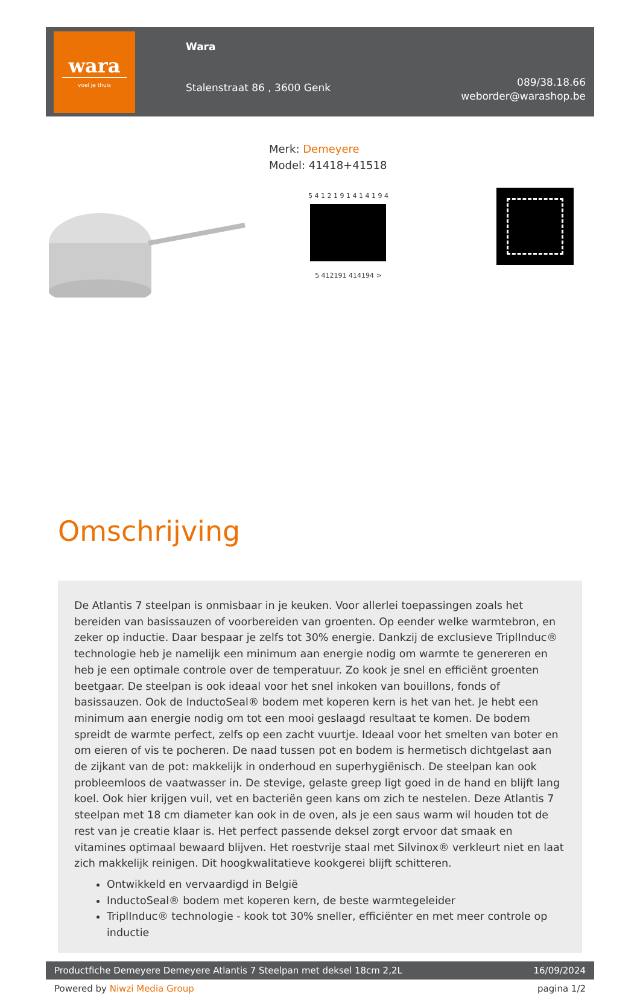wara
voel je thuis
Wara
Stalenstraat 86 , 3600 Genk
089/38.18.66
weborder@warashop.be
Merk: Demeyere
Model: 41418+41518
5 4 1 2 1 9 1 4 1 4 1 9 4
5 412191 414194 >
Omschrijving
De Atlantis 7 steelpan is onmisbaar in je keuken. Voor allerlei toepassingen zoals het bereiden van basissauzen of voorbereiden van groenten. Op eender welke warmtebron, en zeker op inductie. Daar bespaar je zelfs tot 30% energie. Dankzij de exclusieve TriplInduc® technologie heb je namelijk een minimum aan energie nodig om warmte te genereren en heb je een optimale controle over de temperatuur. Zo kook je snel en efficiënt groenten beetgaar. De steelpan is ook ideaal voor het snel inkoken van bouillons, fonds of basissauzen. Ook de InductoSeal® bodem met koperen kern is het van het. Je hebt een minimum aan energie nodig om tot een mooi geslaagd resultaat te komen. De bodem spreidt de warmte perfect, zelfs op een zacht vuurtje. Ideaal voor het smelten van boter en om eieren of vis te pocheren. De naad tussen pot en bodem is hermetisch dichtgelast aan de zijkant van de pot: makkelijk in onderhoud en superhygiënisch. De steelpan kan ook probleemloos de vaatwasser in. De stevige, gelaste greep ligt goed in de hand en blijft lang koel. Ook hier krijgen vuil, vet en bacteriën geen kans om zich te nestelen. Deze Atlantis 7 steelpan met 18 cm diameter kan ook in de oven, als je een saus warm wil houden tot de rest van je creatie klaar is. Het perfect passende deksel zorgt ervoor dat smaak en vitamines optimaal bewaard blijven. Het roestvrije staal met Silvinox® verkleurt niet en laat zich makkelijk reinigen. Dit hoogkwalitatieve kookgerei blijft schitteren.
Ontwikkeld en vervaardigd in België
InductoSeal® bodem met koperen kern, de beste warmtegeleider
TriplInduc® technologie - kook tot 30% sneller, efficiënter en met meer controle op inductie
Productfiche Demeyere Demeyere Atlantis 7 Steelpan met deksel 18cm 2,2L 16/09/2024
Powered by Niwzi Media Group pagina 1/2